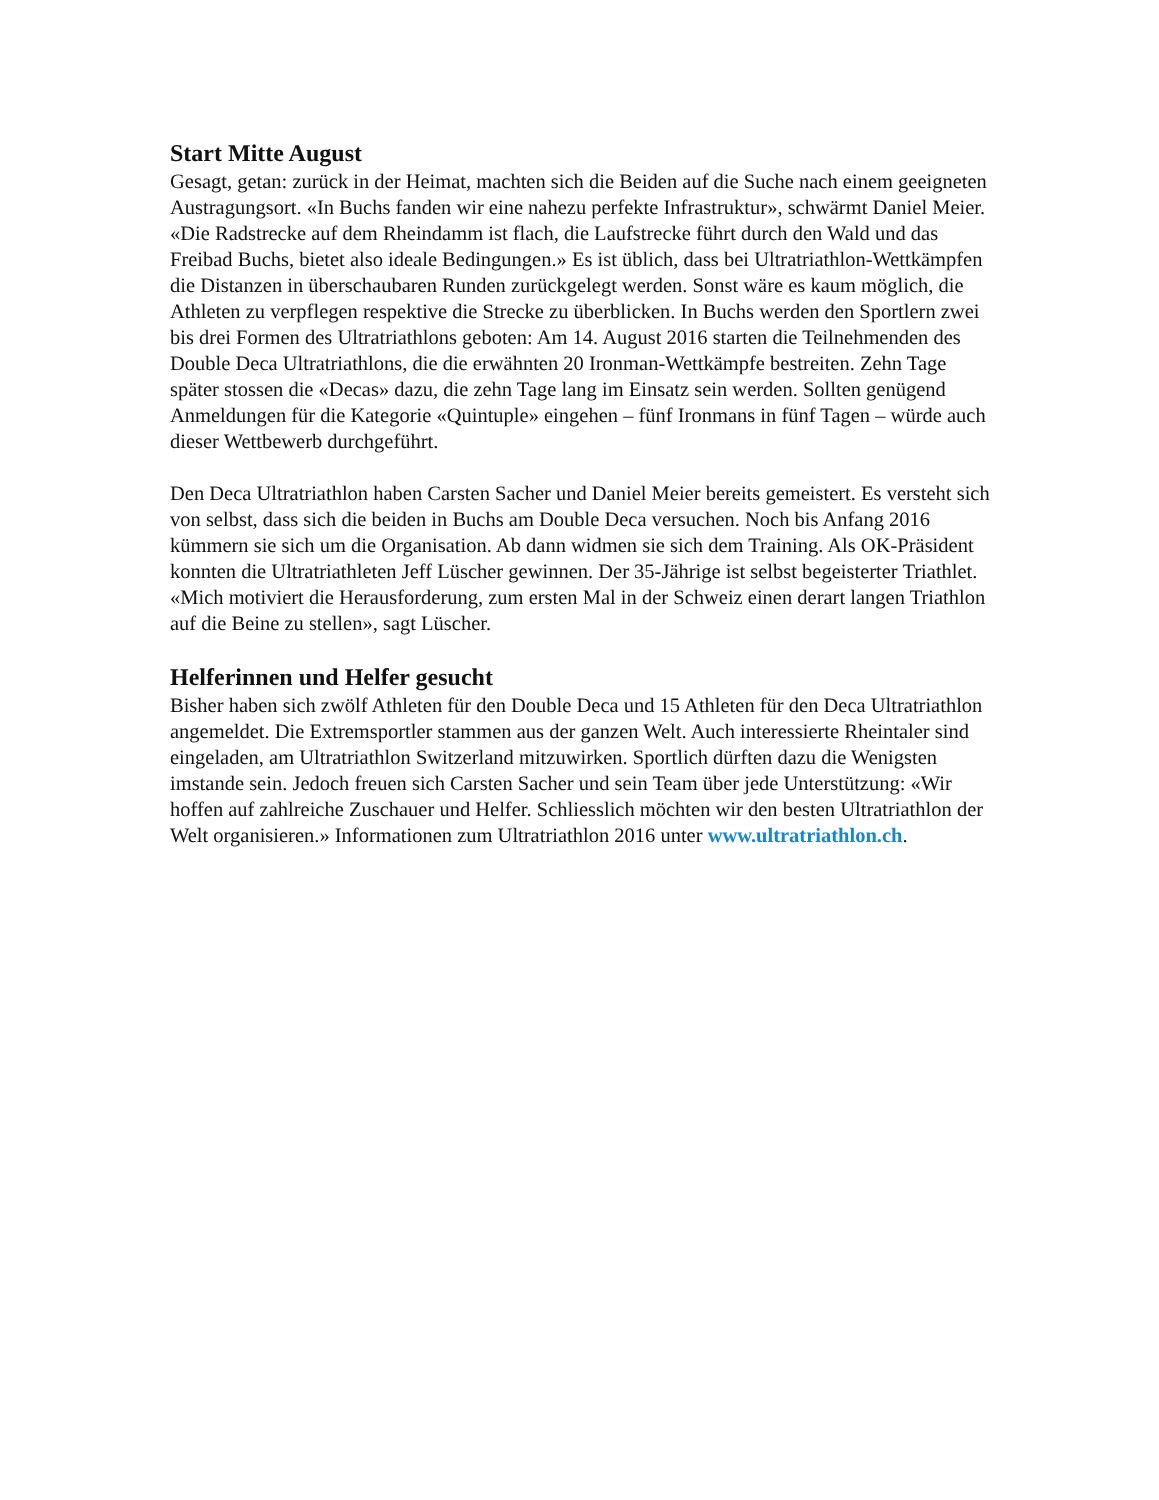Start Mitte August
Gesagt, getan: zurück in der Heimat, machten sich die Beiden auf die Suche nach einem geeigneten Austragungsort. «In Buchs fanden wir eine nahezu perfekte Infrastruktur», schwärmt Daniel Meier. «Die Radstrecke auf dem Rheindamm ist flach, die Laufstrecke führt durch den Wald und das Freibad Buchs, bietet also ideale Bedingungen.» Es ist üblich, dass bei Ultratriathlon-Wettkämpfen die Distanzen in überschaubaren Runden zurückgelegt werden. Sonst wäre es kaum möglich, die Athleten zu verpflegen respektive die Strecke zu überblicken. In Buchs werden den Sportlern zwei bis drei Formen des Ultratriathlons geboten: Am 14. August 2016 starten die Teilnehmenden des Double Deca Ultratriathlons, die die erwähnten 20 Ironman-Wettkämpfe bestreiten. Zehn Tage später stossen die «Decas» dazu, die zehn Tage lang im Einsatz sein werden. Sollten genügend Anmeldungen für die Kategorie «Quintuple» eingehen – fünf Ironmans in fünf Tagen – würde auch dieser Wettbewerb durchgeführt.
Den Deca Ultratriathlon haben Carsten Sacher und Daniel Meier bereits gemeistert. Es versteht sich von selbst, dass sich die beiden in Buchs am Double Deca versuchen. Noch bis Anfang 2016 kümmern sie sich um die Organisation. Ab dann widmen sie sich dem Training. Als OK-Präsident konnten die Ultratriathleten Jeff Lüscher gewinnen. Der 35-Jährige ist selbst begeisterter Triathlet. «Mich motiviert die Herausforderung, zum ersten Mal in der Schweiz einen derart langen Triathlon auf die Beine zu stellen», sagt Lüscher.
Helferinnen und Helfer gesucht
Bisher haben sich zwölf Athleten für den Double Deca und 15 Athleten für den Deca Ultratriathlon angemeldet. Die Extremsportler stammen aus der ganzen Welt. Auch interessierte Rheintaler sind eingeladen, am Ultratriathlon Switzerland mitzuwirken. Sportlich dürften dazu die Wenigsten imstande sein. Jedoch freuen sich Carsten Sacher und sein Team über jede Unterstützung: «Wir hoffen auf zahlreiche Zuschauer und Helfer. Schliesslich möchten wir den besten Ultratriathlon der Welt organisieren.» Informationen zum Ultratriathlon 2016 unter www.ultratriathlon.ch.